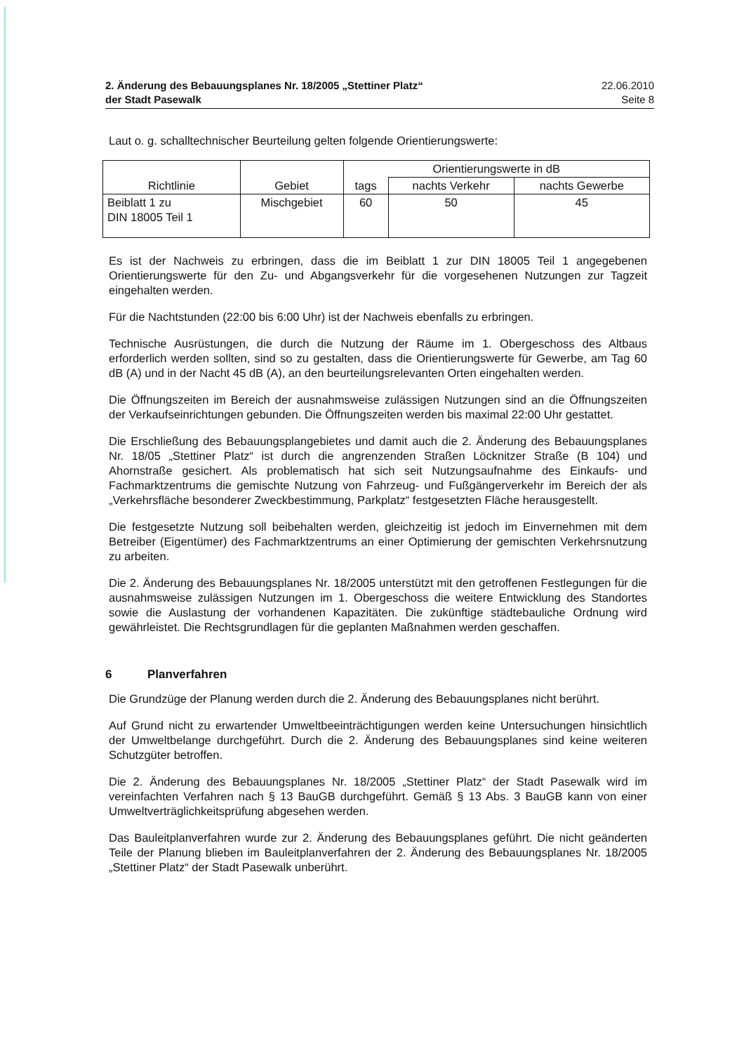2. Änderung des Bebauungsplanes Nr. 18/2005 „Stettiner Platz“
der Stadt Pasewalk
22.06.2010
Seite 8
Laut o. g. schalltechnischer Beurteilung gelten folgende Orientierungswerte:
| Richtlinie | Gebiet | Orientierungswerte in dB | | |
| --- | --- | --- | --- | --- |
| | | tags | nachts Verkehr | nachts Gewerbe |
| Beiblatt 1 zu DIN 18005 Teil 1 | Mischgebiet | 60 | 50 | 45 |
Es ist der Nachweis zu erbringen, dass die im Beiblatt 1 zur DIN 18005 Teil 1 angegebenen Orientierungswerte für den Zu- und Abgangsverkehr für die vorgesehenen Nutzungen zur Tagzeit eingehalten werden.
Für die Nachtstunden (22:00 bis 6:00 Uhr) ist der Nachweis ebenfalls zu erbringen.
Technische Ausrüstungen, die durch die Nutzung der Räume im 1. Obergeschoss des Altbaus erforderlich werden sollten, sind so zu gestalten, dass die Orientierungswerte für Gewerbe, am Tag 60 dB (A) und in der Nacht 45 dB (A), an den beurteilungsrelevanten Orten eingehalten werden.
Die Öffnungszeiten im Bereich der ausnahmsweise zulässigen Nutzungen sind an die Öffnungszeiten der Verkaufseinrichtungen gebunden. Die Öffnungszeiten werden bis maximal 22:00 Uhr gestattet.
Die Erschließung des Bebauungsplangebietes und damit auch die 2. Änderung des Bebauungsplanes Nr. 18/05 „Stettiner Platz“ ist durch die angrenzenden Straßen Löcknitzer Straße (B 104) und Ahornstraße gesichert. Als problematisch hat sich seit Nutzungsaufnahme des Einkaufs- und Fachmarktzentrums die gemischte Nutzung von Fahrzeug- und Fußgängerverkehr im Bereich der als „Verkehrsfläche besonderer Zweckbestimmung, Parkplatz“ festgesetzten Fläche herausgestellt.
Die festgesetzte Nutzung soll beibehalten werden, gleichzeitig ist jedoch im Einvernehmen mit dem Betreiber (Eigentümer) des Fachmarktzentrums an einer Optimierung der gemischten Verkehrsnutzung zu arbeiten.
Die 2. Änderung des Bebauungsplanes Nr. 18/2005 unterstützt mit den getroffenen Festlegungen für die ausnahmsweise zulässigen Nutzungen im 1. Obergeschoss die weitere Entwicklung des Standortes sowie die Auslastung der vorhandenen Kapazitäten. Die zukünftige städtebauliche Ordnung wird gewährleistet. Die Rechtsgrundlagen für die geplanten Maßnahmen werden geschaffen.
6 Planverfahren
Die Grundzüge der Planung werden durch die 2. Änderung des Bebauungsplanes nicht berührt.
Auf Grund nicht zu erwartender Umweltbeeinträchtigungen werden keine Untersuchungen hinsichtlich der Umweltbelange durchgeführt. Durch die 2. Änderung des Bebauungsplanes sind keine weiteren Schutzgüter betroffen.
Die 2. Änderung des Bebauungsplanes Nr. 18/2005 „Stettiner Platz“ der Stadt Pasewalk wird im vereinfachten Verfahren nach § 13 BauGB durchgeführt. Gemäß § 13 Abs. 3 BauGB kann von einer Umweltverträglichkeitsprüfung abgesehen werden.
Das Bauleitplanverfahren wurde zur 2. Änderung des Bebauungsplanes geführt. Die nicht geänderten Teile der Planung blieben im Bauleitplanverfahren der 2. Änderung des Bebauungsplanes Nr. 18/2005 „Stettiner Platz“ der Stadt Pasewalk unberührt.